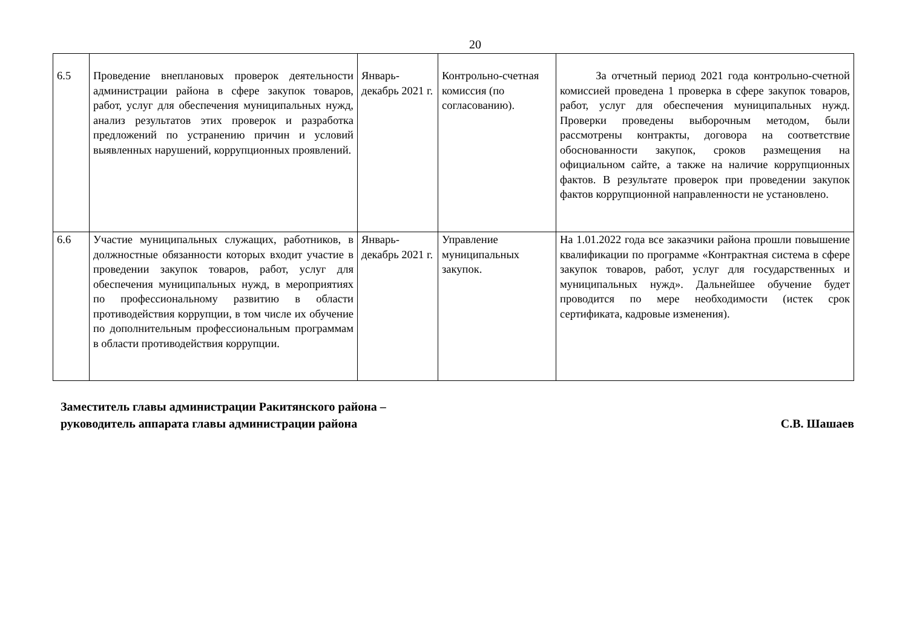20
| 6.5 | Проведение внеплановых проверок деятельности администрации района в сфере закупок товаров, работ, услуг для обеспечения муниципальных нужд, анализ результатов этих проверок и разработка предложений по устранению причин и условий выявленных нарушений, коррупционных проявлений. | Январь-декабрь 2021 г. | Контрольно-счетная комиссия (по согласованию). | За отчетный период 2021 года контрольно-счетной комиссией проведена 1 проверка в сфере закупок товаров, работ, услуг для обеспечения муниципальных нужд. Проверки проведены выборочным методом, были рассмотрены контракты, договора на соответствие обоснованности закупок, сроков размещения на официальном сайте, а также на наличие коррупционных фактов. В результате проверок при проведении закупок фактов коррупционной направленности не установлено. |
| 6.6 | Участие муниципальных служащих, работников, в должностные обязанности которых входит участие в проведении закупок товаров, работ, услуг для обеспечения муниципальных нужд, в мероприятиях по профессиональному развитию в области противодействия коррупции, в том числе их обучение по дополнительным профессиональным программам в области противодействия коррупции. | Январь-декабрь 2021 г. | Управление муниципальных закупок. | На 1.01.2022 года все заказчики района прошли повышение квалификации по программе «Контрактная система в сфере закупок товаров, работ, услуг для государственных и муниципальных нужд». Дальнейшее обучение будет проводится по мере необходимости (истек срок сертификата, кадровые изменения). |
Заместитель главы администрации Ракитянского района –
руководитель аппарата главы администрации района
С.В. Шашаев